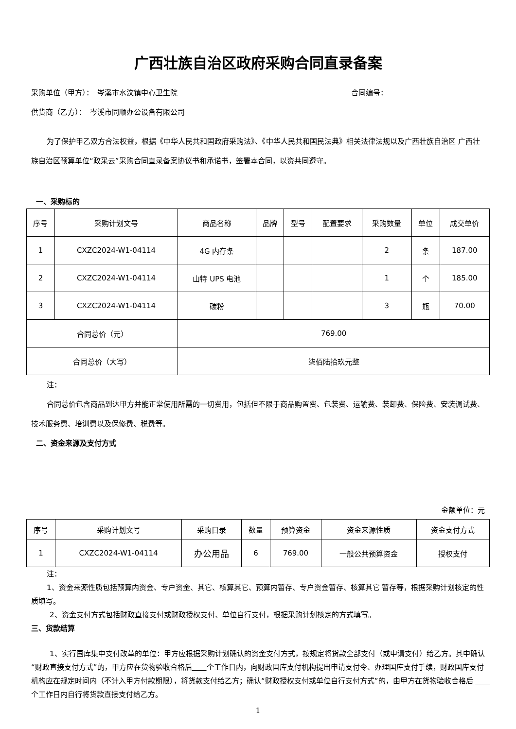广西壮族自治区政府采购合同直录备案
采购单位（甲方）：　岑溪市水汶镇中心卫生院 合同编号：
供货商（乙方）：　岑溪市同顺办公设备有限公司
为了保护甲乙双方合法权益，根据《中华人民共和国政府采购法》、《中华人民共和国民法典》相关法律法规以及广西壮族自治区 广西壮族自治区预算单位“政采云”采购合同直录备案协议书和承诺书，签署本合同，以资共同遵守。
一、采购标的
| 序号 | 采购计划文号 | 商品名称 | 品牌 | 型号 | 配置要求 | 采购数量 | 单位 | 成交单价 |
| --- | --- | --- | --- | --- | --- | --- | --- | --- |
| 1 | CXZC2024-W1-04114 | 4G 内存条 | | | | 2 | 条 | 187.00 |
| 2 | CXZC2024-W1-04114 | 山特 UPS 电池 | | | | 1 | 个 | 185.00 |
| 3 | CXZC2024-W1-04114 | 碳粉 | | | | 3 | 瓶 | 70.00 |
| 合同总价（元） | | 769.00 | | | | | | |
| 合同总价（大写） | | 柒佰陆拾玖元整 | | | | | | |
注：
合同总价包含商品到达甲方并能正常使用所需的一切费用，包括但不限于商品购置费、包装费、运输费、装卸费、保险费、安装调试费、技术服务费、培训费以及保修费、税费等。
二、资金来源及支付方式
金额单位：元
| 序号 | 采购计划文号 | 采购目录 | 数量 | 预算资金 | 资金来源性质 | 资金支付方式 |
| --- | --- | --- | --- | --- | --- | --- |
| 1 | CXZC2024-W1-04114 | 办公用品 | 6 | 769.00 | 一般公共预算资金 | 授权支付 |
注：
1、资金来源性质包括预算内资金、专户资金、其它、核算其它、预算内暂存、专户资金暂存、核算其它 暂存等，根据采购计划核定的性质填写。
2、资金支付方式包括财政直接支付或财政授权支付、单位自行支付，根据采购计划核定的方式填写。
三、货款结算
1、实行国库集中支付改革的单位：甲方应根据采购计划确认的资金支付方式，按规定将货款全部支付（或申请支付）给乙方。其中确认“财政直接支付方式”的，甲方应在货物验收合格后　　 个工作日内，向财政国库支付机构提出申请支付令、办理国库支付手续，财政国库支付机构应在规定时间内（不计入甲方付款期限），将货款支付给乙方；确认“财政授权支付或单位自行支付方式”的，由甲方在货物验收合格后 　　 个工作日内自行将货款直接支付给乙方。
1